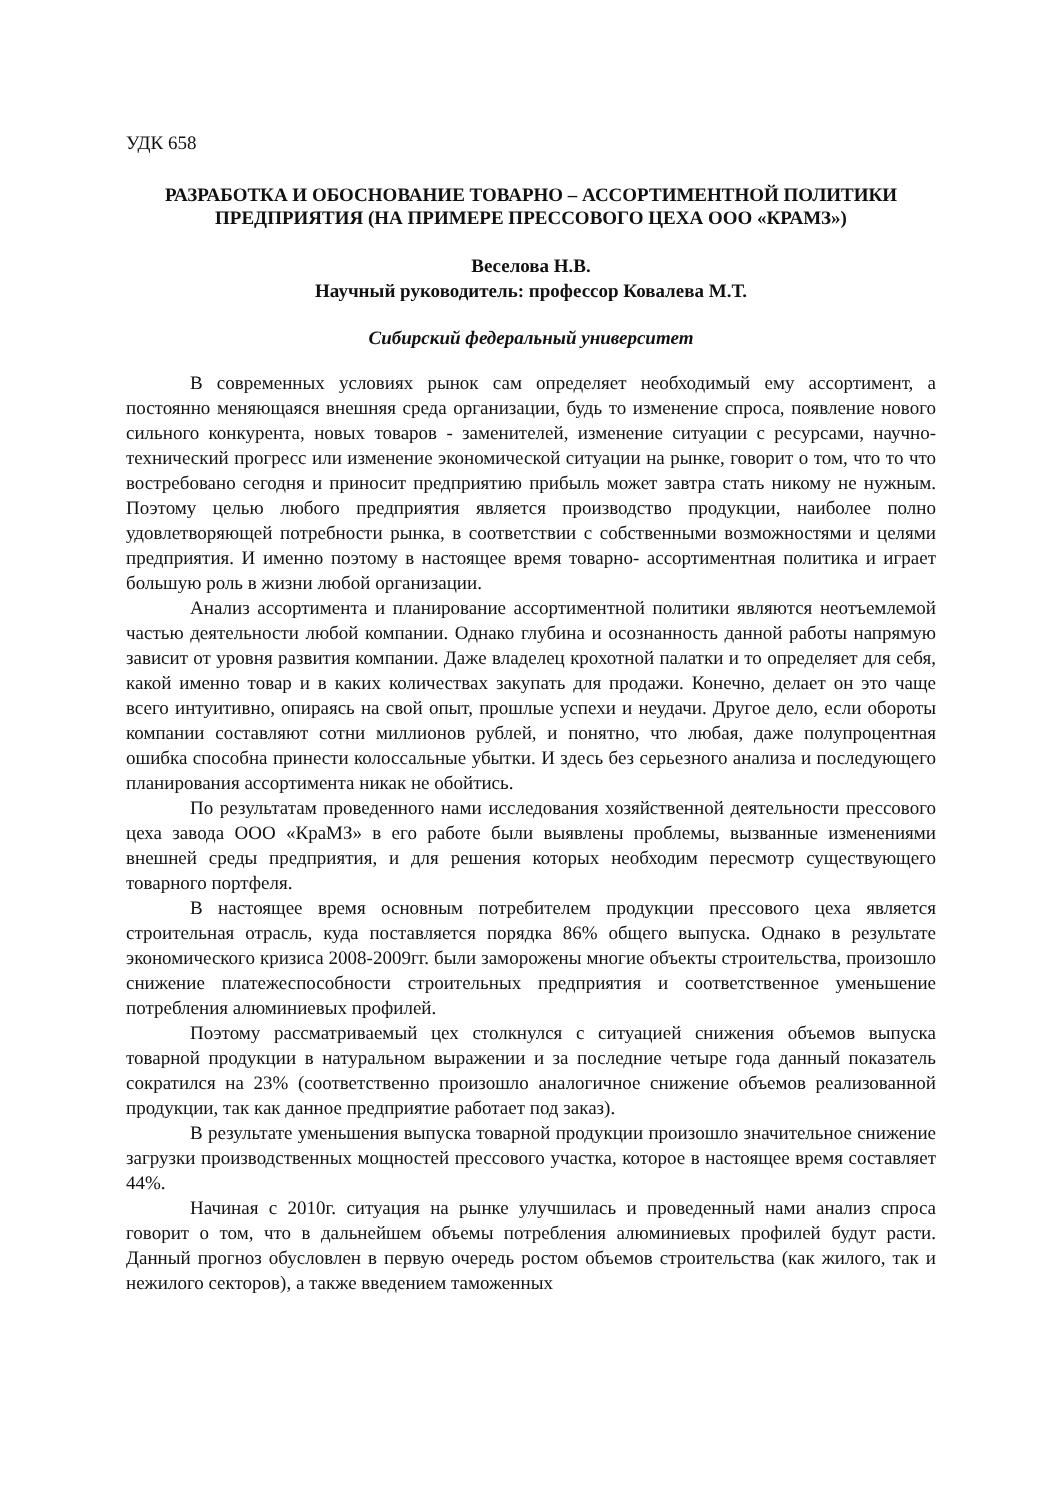УДК 658
РАЗРАБОТКА И ОБОСНОВАНИЕ ТОВАРНО – АССОРТИМЕНТНОЙ ПОЛИТИКИ ПРЕДПРИЯТИЯ (НА ПРИМЕРЕ ПРЕССОВОГО ЦЕХА ООО «КРАМЗ»)
Веселова Н.В.
Научный руководитель: профессор Ковалева М.Т.
Сибирский федеральный университет
В современных условиях рынок сам определяет необходимый ему ассортимент, а постоянно меняющаяся внешняя среда организации, будь то изменение спроса, появление нового сильного конкурента, новых товаров - заменителей, изменение ситуации с ресурсами, научно- технический прогресс или изменение экономической ситуации на рынке, говорит о том, что то что востребовано сегодня и приносит предприятию прибыль может завтра стать никому не нужным. Поэтому целью любого предприятия является производство продукции, наиболее полно удовлетворяющей потребности рынка, в соответствии с собственными возможностями и целями предприятия. И именно поэтому в настоящее время товарно- ассортиментная политика и играет большую роль в жизни любой организации.
Анализ ассортимента и планирование ассортиментной политики являются неотъемлемой частью деятельности любой компании. Однако глубина и осознанность данной работы напрямую зависит от уровня развития компании. Даже владелец крохотной палатки и то определяет для себя, какой именно товар и в каких количествах закупать для продажи. Конечно, делает он это чаще всего интуитивно, опираясь на свой опыт, прошлые успехи и неудачи. Другое дело, если обороты компании составляют сотни миллионов рублей, и понятно, что любая, даже полупроцентная ошибка способна принести колоссальные убытки. И здесь без серьезного анализа и последующего планирования ассортимента никак не обойтись.
По результатам проведенного нами исследования хозяйственной деятельности прессового цеха завода ООО «КраМЗ» в его работе были выявлены проблемы, вызванные изменениями внешней среды предприятия, и для решения которых необходим пересмотр существующего товарного портфеля.
В настоящее время основным потребителем продукции прессового цеха является строительная отрасль, куда поставляется порядка 86% общего выпуска. Однако в результате экономического кризиса 2008-2009гг. были заморожены многие объекты строительства, произошло снижение платежеспособности строительных предприятия и соответственное уменьшение потребления алюминиевых профилей.
Поэтому рассматриваемый цех столкнулся с ситуацией снижения объемов выпуска товарной продукции в натуральном выражении и за последние четыре года данный показатель сократился на 23% (соответственно произошло аналогичное снижение объемов реализованной продукции, так как данное предприятие работает под заказ).
В результате уменьшения выпуска товарной продукции произошло значительное снижение загрузки производственных мощностей прессового участка, которое в настоящее время составляет 44%.
Начиная с 2010г. ситуация на рынке улучшилась и проведенный нами анализ спроса говорит о том, что в дальнейшем объемы потребления алюминиевых профилей будут расти. Данный прогноз обусловлен в первую очередь ростом объемов строительства (как жилого, так и нежилого секторов), а также введением таможенных